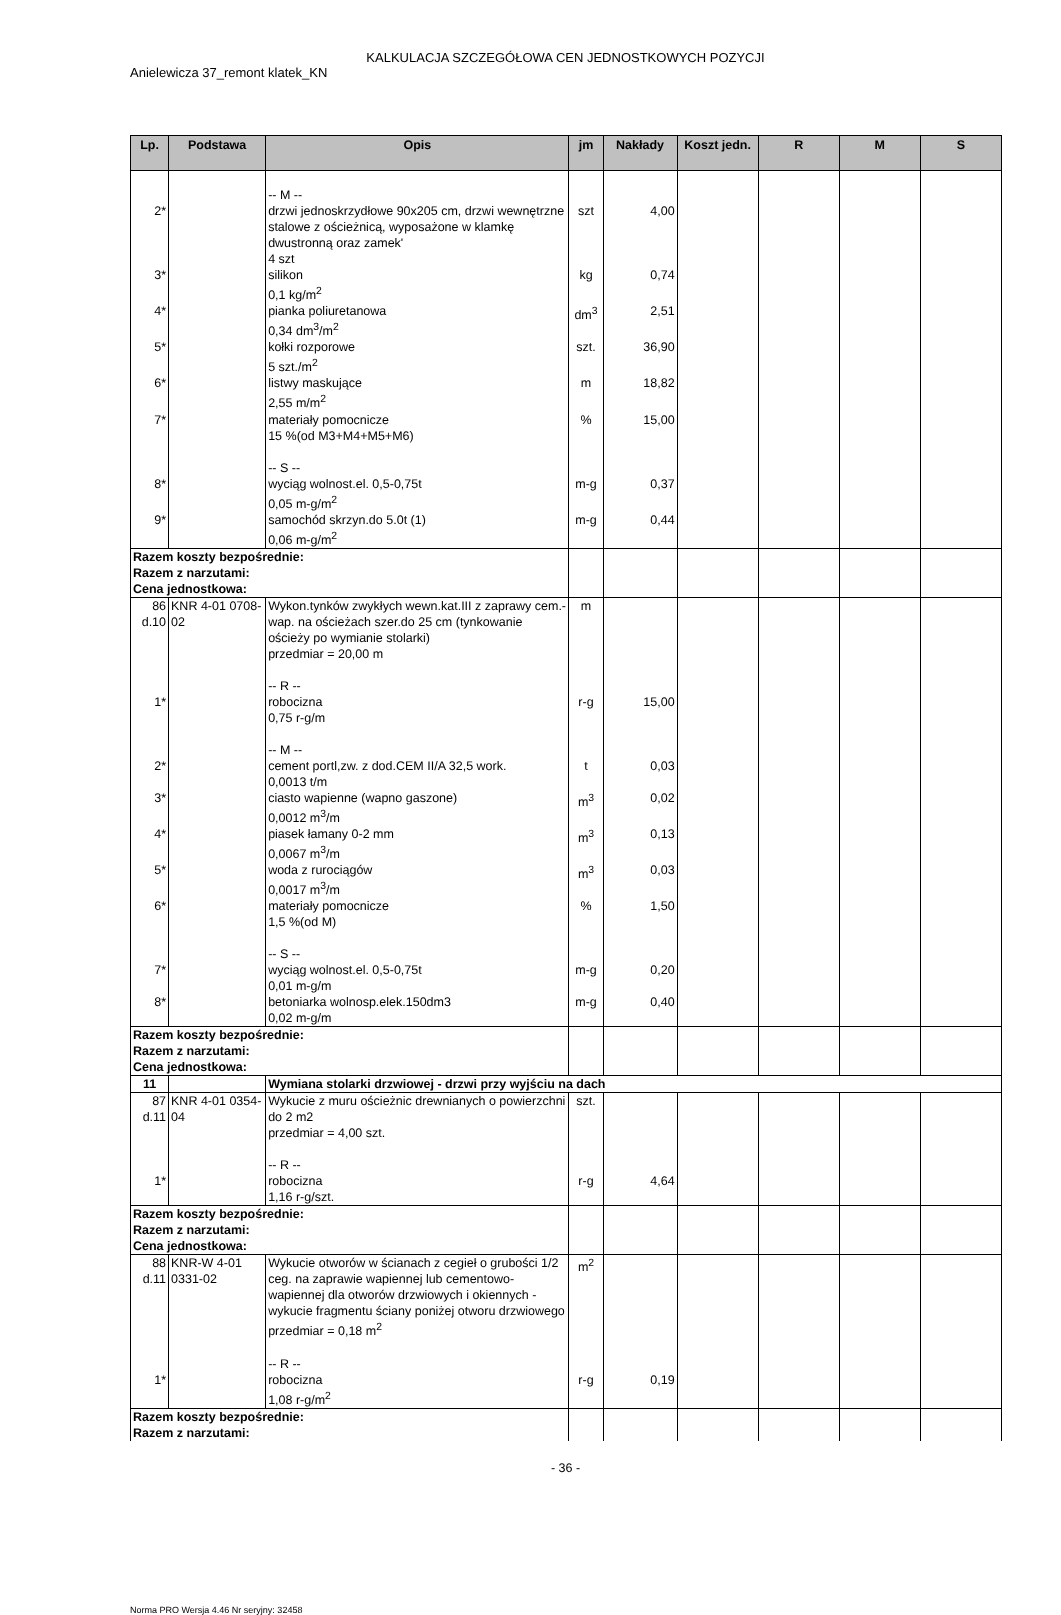KALKULACJA SZCZEGÓŁOWA CEN JEDNOSTKOWYCH POZYCJI
Anielewicza 37_remont klatek_KN
| Lp. | Podstawa | Opis | jm | Nakłady | Koszt jedn. | R | M | S |
| --- | --- | --- | --- | --- | --- | --- | --- | --- |
| | | -- M -- | | | | | | |
| 2* | | drzwi jednoskrzydłowe 90x205 cm, drzwi wewnętrzne stalowe z ościeżnicą, wyposażone w klamkę dwustronną oraz zamek' 4 szt | szt | 4,00 | | | | |
| 3* | | silikon 0,1 kg/m<sup>2</sup> | kg | 0,74 | | | | |
| 4* | | pianka poliuretanowa 0,34 dm<sup>3</sup>/m<sup>2</sup> | dm<sup>3</sup> | 2,51 | | | | |
| 5* | | kołki rozporowe 5 szt./m<sup>2</sup> | szt. | 36,90 | | | | |
| 6* | | listwy maskujące 2,55 m/m<sup>2</sup> | m | 18,82 | | | | |
| 7* | | materiały pomocnicze 15 %(od M3+M4+M5+M6) -- S -- | % | 15,00 | | | | |
| 8* | | wyciąg wolnost.el. 0,5-0,75t 0,05 m-g/m<sup>2</sup> | m-g | 0,37 | | | | |
| 9* | | samochód skrzyn.do 5.0t (1) 0,06 m-g/m<sup>2</sup> | m-g | 0,44 | | | | |
| Razem koszty bezpośrednie: Razem z narzutami: Cena jednostkowa: | | | | | | | | |
| 86 d.10 | KNR 4-01 0708-02 | Wykon.tynków zwykłych wewn.kat.III z zaprawy cem.-wap. na ościeżach szer.do 25 cm (tynkowanie ościeży po wymianie stolarki) przedmiar = 20,00 m -- R -- | m | | | | | |
| 1* | | robocizna 0,75 r-g/m -- M -- | r-g | 15,00 | | | | |
| 2* | | cement portl,zw. z dod.CEM II/A 32,5 work. 0,0013 t/m | t | 0,03 | | | | |
| 3* | | ciasto wapienne (wapno gaszone) 0,0012 m<sup>3</sup>/m | m<sup>3</sup> | 0,02 | | | | |
| 4* | | piasek łamany 0-2 mm 0,0067 m<sup>3</sup>/m | m<sup>3</sup> | 0,13 | | | | |
| 5* | | woda z rurociągów 0,0017 m<sup>3</sup>/m | m<sup>3</sup> | 0,03 | | | | |
| 6* | | materiały pomocnicze 1,5 %(od M) -- S -- | % | 1,50 | | | | |
| 7* | | wyciąg wolnost.el. 0,5-0,75t 0,01 m-g/m | m-g | 0,20 | | | | |
| 8* | | betoniarka wolnosp.elek.150dm3 0,02 m-g/m | m-g | 0,40 | | | | |
| Razem koszty bezpośrednie: Razem z narzutami: Cena jednostkowa: | | | | | | | | |
| 11 | | Wymiana stolarki drzwiowej - drzwi przy wyjściu na dach | | | | | | |
| 87 d.11 | KNR 4-01 0354-04 | Wykucie z muru ościeżnic drewnianych o powierzchni do 2 m2 przedmiar = 4,00 szt. -- R -- | szt. | | | | | |
| 1* | | robocizna 1,16 r-g/szt. | r-g | 4,64 | | | | |
| Razem koszty bezpośrednie: Razem z narzutami: Cena jednostkowa: | | | | | | | | |
| 88 d.11 | KNR-W 4-01 0331-02 | Wykucie otworów w ścianach z cegieł o grubości 1/2 ceg. na zaprawie wapiennej lub cementowo-wapiennej dla otworów drzwiowych i okiennych - wykucie fragmentu ściany poniżej otworu drzwiowego przedmiar = 0,18 m<sup>2</sup> -- R -- | m<sup>2</sup> | | | | | |
| 1* | | robocizna 1,08 r-g/m<sup>2</sup> | r-g | 0,19 | | | | |
| Razem koszty bezpośrednie: Razem z narzutami: | | | | | | | | |
- 36 -
Norma PRO Wersja 4.46 Nr seryjny: 32458